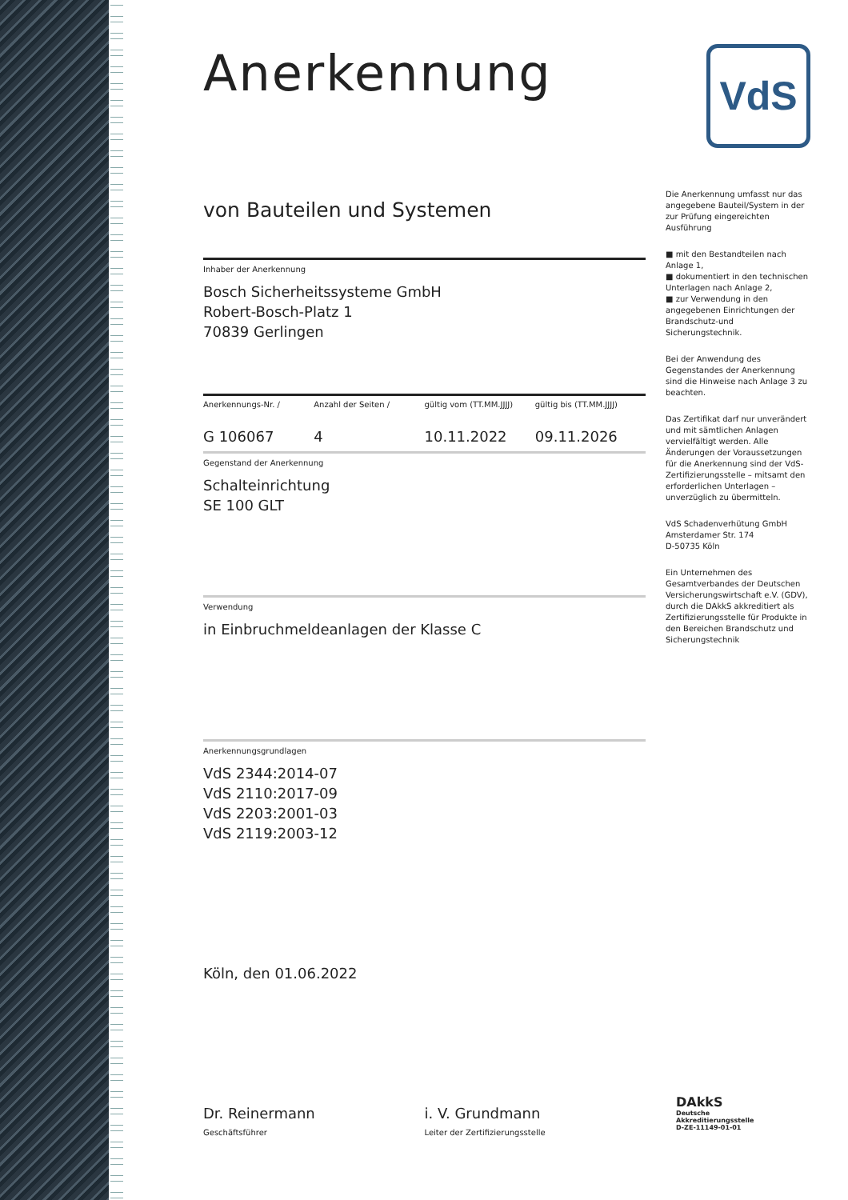VdS
Anerkennung
von Bauteilen und Systemen
Inhaber der Anerkennung
Bosch Sicherheitssysteme GmbH
Robert-Bosch-Platz 1
70839 Gerlingen
Anerkennungs-Nr. / Anzahl der Seiten / gültig vom (TT.MM.JJJJ) gültig bis (TT.MM.JJJJ)
G 106067 4 10.11.2022 09.11.2026
Gegenstand der Anerkennung
Schalteinrichtung
SE 100 GLT
Verwendung
in Einbruchmeldeanlagen der Klasse C
Anerkennungsgrundlagen
VdS 2344:2014-07
VdS 2110:2017-09
VdS 2203:2001-03
VdS 2119:2003-12
Köln, den 01.06.2022
Dr. Reinermann
Geschäftsführer
i. V. Grundmann
Leiter der Zertifizierungsstelle
Die Anerkennung umfasst nur das angegebene Bauteil/System in der zur Prüfung eingereichten Ausführung
■ mit den Bestandteilen nach Anlage 1,
■ dokumentiert in den technischen Unterlagen nach Anlage 2,
■ zur Verwendung in den angegebenen Einrichtungen der Brandschutz-und Sicherungstechnik.
Bei der Anwendung des Gegenstandes der Anerkennung sind die Hinweise nach Anlage 3 zu beachten.
Das Zertifikat darf nur unverändert und mit sämtlichen Anlagen vervielfältigt werden. Alle Änderungen der Voraussetzungen für die Anerkennung sind der VdS-Zertifizierungsstelle – mitsamt den erforderlichen Unterlagen – unverzüglich zu übermitteln.
VdS Schadenverhütung GmbH
Amsterdamer Str. 174
D-50735 Köln
Ein Unternehmen des Gesamtverbandes der Deutschen Versicherungswirtschaft e.V. (GDV), durch die DAkkS akkreditiert als Zertifizierungsstelle für Produkte in den Bereichen Brandschutz und Sicherungstechnik
DAkkS
Deutsche
Akkreditierungsstelle
D-ZE-11149-01-01